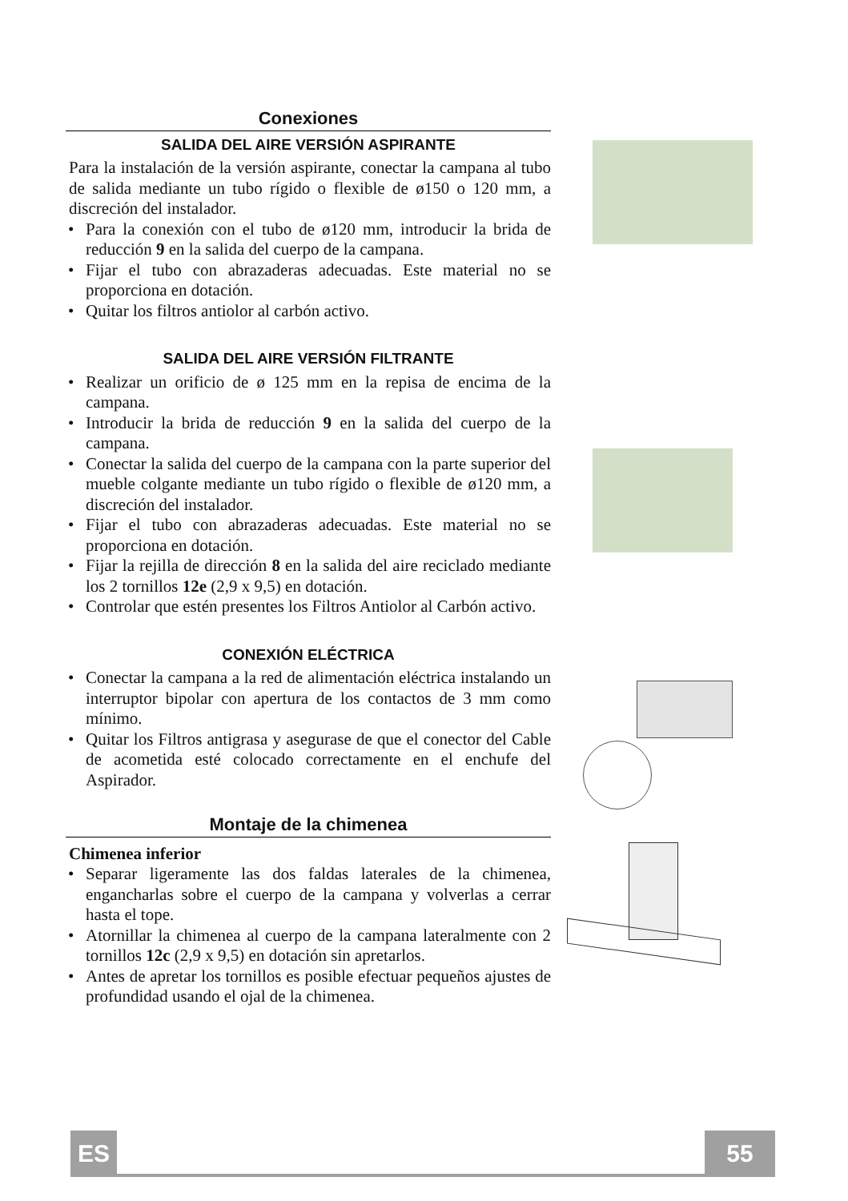Conexiones
SALIDA DEL AIRE VERSIÓN ASPIRANTE
Para la instalación de la versión aspirante, conectar la campana al tubo de salida mediante un tubo rígido o flexible de ø150 o 120 mm, a discreción del instalador.
• Para la conexión con el tubo de ø120 mm, introducir la brida de reducción 9 en la salida del cuerpo de la campana.
• Fijar el tubo con abrazaderas adecuadas. Este material no se proporciona en dotación.
• Quitar los filtros antiolor al carbón activo.
SALIDA DEL AIRE VERSIÓN FILTRANTE
• Realizar un orificio de ø 125 mm en la repisa de encima de la campana.
• Introducir la brida de reducción 9 en la salida del cuerpo de la campana.
• Conectar la salida del cuerpo de la campana con la parte superior del mueble colgante mediante un tubo rígido o flexible de ø120 mm, a discreción del instalador.
• Fijar el tubo con abrazaderas adecuadas. Este material no se proporciona en dotación.
• Fijar la rejilla de dirección 8 en la salida del aire reciclado mediante los 2 tornillos 12e (2,9 x 9,5) en dotación.
• Controlar que estén presentes los Filtros Antiolor al Carbón activo.
CONEXIÓN ELÉCTRICA
• Conectar la campana a la red de alimentación eléctrica instalando un interruptor bipolar con apertura de los contactos de 3 mm como mínimo.
• Quitar los Filtros antigrasa y asegurase de que el conector del Cable de acometida esté colocado correctamente en el enchufe del Aspirador.
Montaje de la chimenea
Chimenea inferior
• Separar ligeramente las dos faldas laterales de la chimenea, engancharlas sobre el cuerpo de la campana y volverlas a cerrar hasta el tope.
• Atornillar la chimenea al cuerpo de la campana lateralmente con 2 tornillos 12c (2,9 x 9,5) en dotación sin apretarlos.
• Antes de apretar los tornillos es posible efectuar pequeños ajustes de profundidad usando el ojal de la chimenea.
ES 55